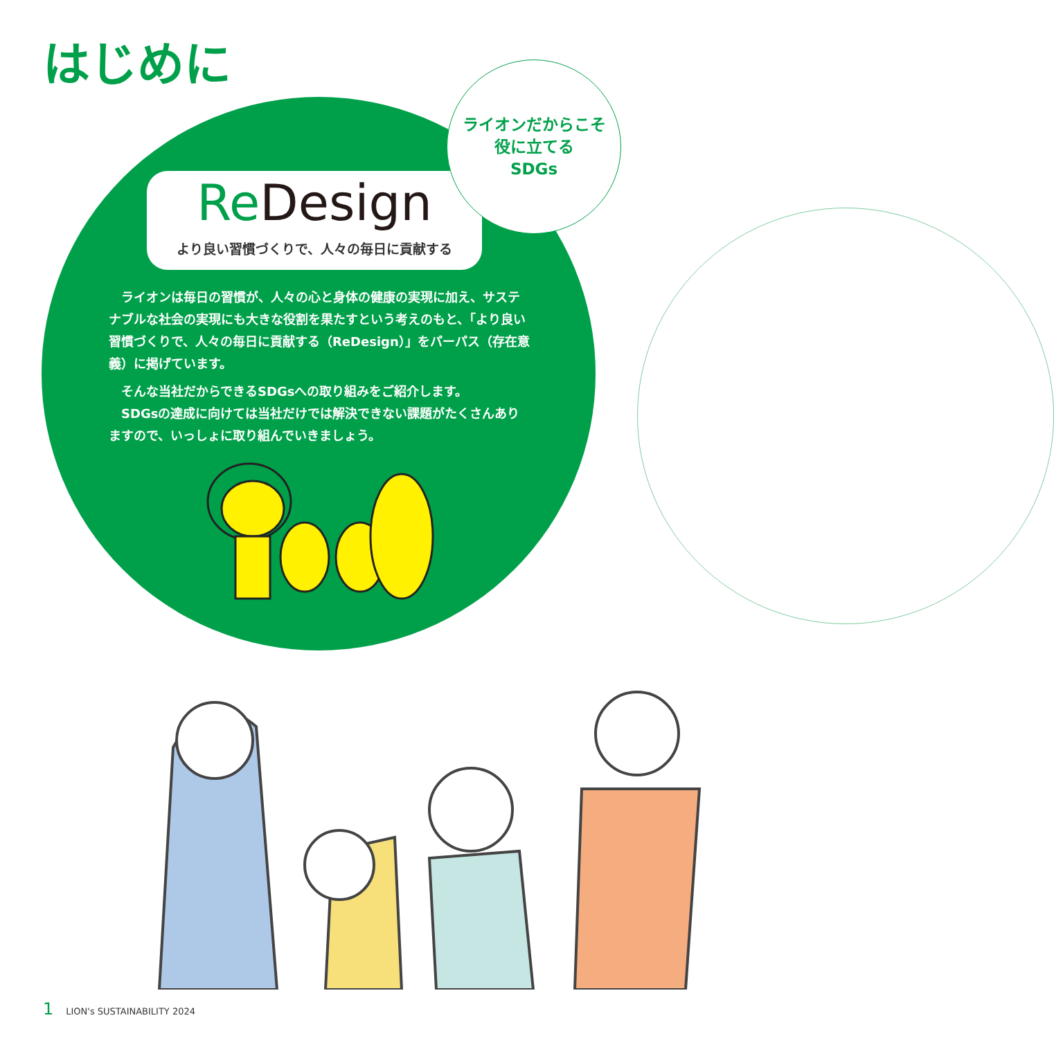はじめに
Re Design
より良い習慣づくりで、人々の毎日に貢献する
ライオンだからこそ
役に立てる
SDGs
ライオンは毎日の習慣が、人々の心と身体の健康の実現に加え、サステナブルな社会の実現にも大きな役割を果たすという考えのもと、「より良い習慣づくりで、人々の毎日に貢献する（ReDesign）」をパーパス（存在意義）に掲げています。
そんな当社だからできるSDGsへの取り組みをご紹介します。
SDGsの達成に向けては当社だけでは解決できない課題がたくさんありますので、いっしょに取り組んでいきましょう。
1 LION's SUSTAINABILITY 2024